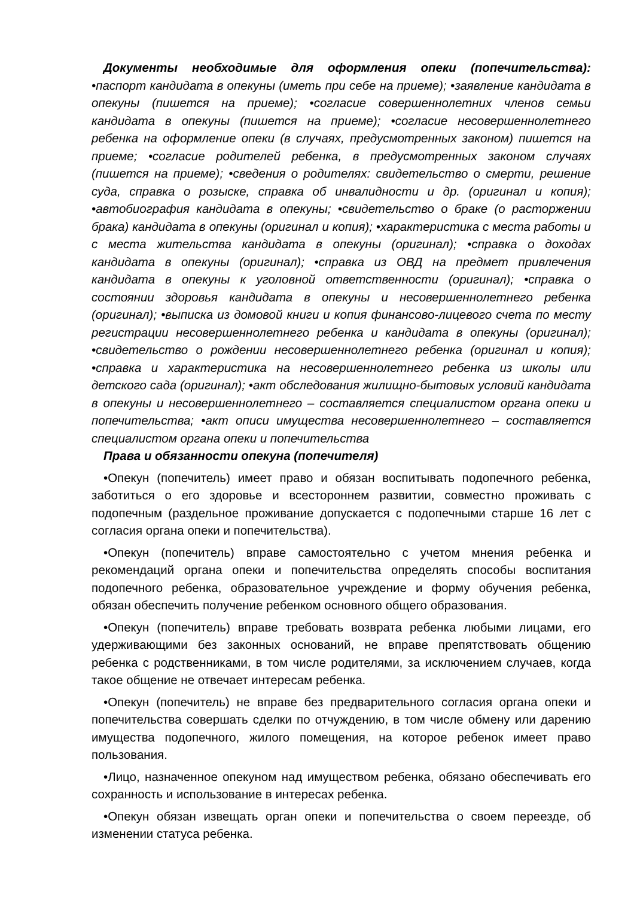Документы необходимые для оформления опеки (попечительства): •паспорт кандидата в опекуны (иметь при себе на приеме); •заявление кандидата в опекуны (пишется на приеме); •согласие совершеннолетних членов семьи кандидата в опекуны (пишется на приеме); •согласие несовершеннолетнего ребенка на оформление опеки (в случаях, предусмотренных законом) пишется на приеме; •согласие родителей ребенка, в предусмотренных законом случаях (пишется на приеме); •сведения о родителях: свидетельство о смерти, решение суда, справка о розыске, справка об инвалидности и др. (оригинал и копия); •автобиография кандидата в опекуны; •свидетельство о браке (о расторжении брака) кандидата в опекуны (оригинал и копия); •характеристика с места работы и с места жительства кандидата в опекуны (оригинал); •справка о доходах кандидата в опекуны (оригинал); •справка из ОВД на предмет привлечения кандидата в опекуны к уголовной ответственности (оригинал); •справка о состоянии здоровья кандидата в опекуны и несовершеннолетнего ребенка (оригинал); •выписка из домовой книги и копия финансово-лицевого счета по месту регистрации несовершеннолетнего ребенка и кандидата в опекуны (оригинал); •свидетельство о рождении несовершеннолетнего ребенка (оригинал и копия); •справка и характеристика на несовершеннолетнего ребенка из школы или детского сада (оригинал); •акт обследования жилищно-бытовых условий кандидата в опекуны и несовершеннолетнего – составляется специалистом органа опеки и попечительства; •акт описи имущества несовершеннолетнего – составляется специалистом органа опеки и попечительства
Права и обязанности опекуна (попечителя)
•Опекун (попечитель) имеет право и обязан воспитывать подопечного ребенка, заботиться о его здоровье и всестороннем развитии, совместно проживать с подопечным (раздельное проживание допускается с подопечными старше 16 лет с согласия органа опеки и попечительства).
•Опекун (попечитель) вправе самостоятельно с учетом мнения ребенка и рекомендаций органа опеки и попечительства определять способы воспитания подопечного ребенка, образовательное учреждение и форму обучения ребенка, обязан обеспечить получение ребенком основного общего образования.
•Опекун (попечитель) вправе требовать возврата ребенка любыми лицами, его удерживающими без законных оснований, не вправе препятствовать общению ребенка с родственниками, в том числе родителями, за исключением случаев, когда такое общение не отвечает интересам ребенка.
•Опекун (попечитель) не вправе без предварительного согласия органа опеки и попечительства совершать сделки по отчуждению, в том числе обмену или дарению имущества подопечного, жилого помещения, на которое ребенок имеет право пользования.
•Лицо, назначенное опекуном над имуществом ребенка, обязано обеспечивать его сохранность и использование в интересах ребенка.
•Опекун обязан извещать орган опеки и попечительства о своем переезде, об изменении статуса ребенка.